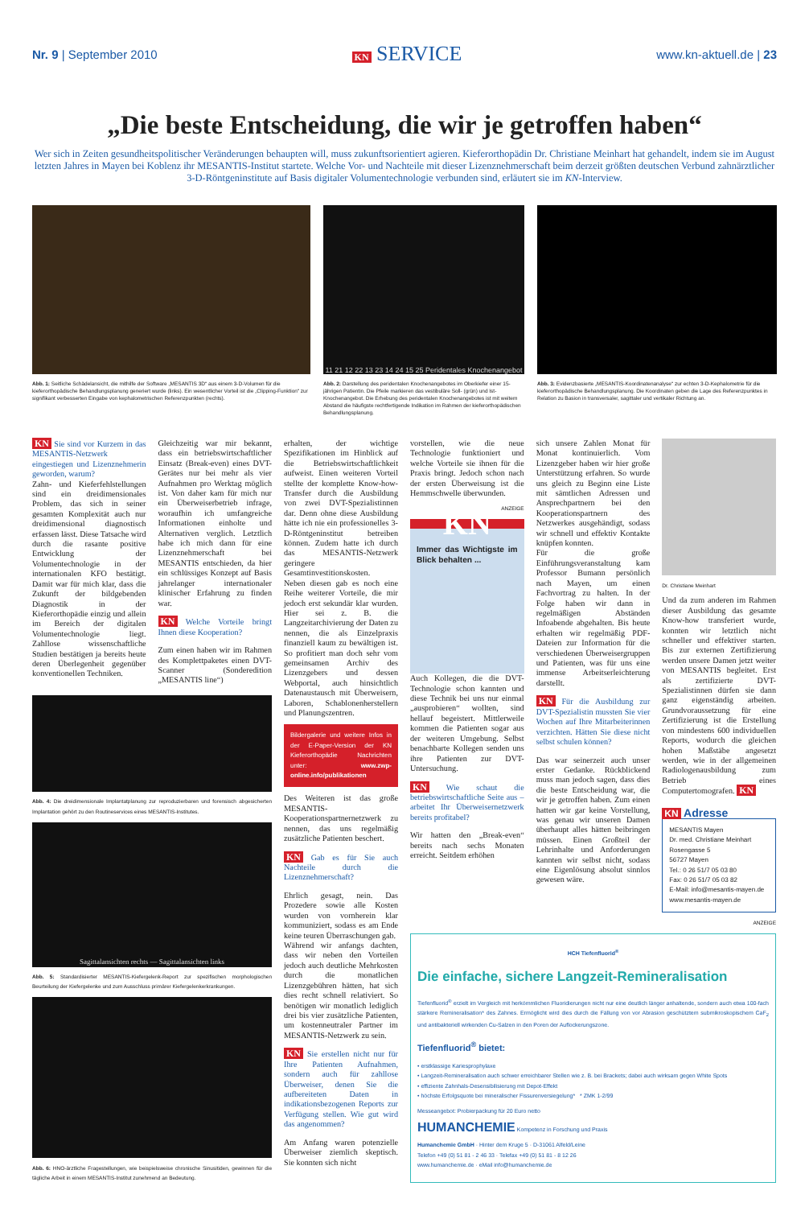Nr. 9 | September 2010
KN SERVICE
www.kn-aktuell.de | 23
„Die beste Entscheidung, die wir je getroffen haben“
Wer sich in Zeiten gesundheitspolitischer Veränderungen behaupten will, muss zukunftsorientiert agieren. Kieferorthopädin Dr. Christiane Meinhart hat gehandelt, indem sie im August letzten Jahres in Mayen bei Koblenz ihr MESANTIS-Institut startete. Welche Vor- und Nachteile mit dieser Lizenznehmerschaft beim derzeit größten deutschen Verbund zahnärztlicher 3-D-Röntgeninstitute auf Basis digitaler Volumentechnologie verbunden sind, erläutert sie im KN-Interview.
Abb. 1: Seitliche Schädelansicht, die mithilfe der Software „MESANTIS 3D“ aus einem 3-D-Volumen für die kieferorthopädische Behandlungsplanung generiert wurde (links). Ein wesentlicher Vorteil ist die „Clipping-Funktion“ zur signifikant verbesserten Eingabe von kephalometrischen Referenzpunkten (rechts).
11 21 12 22 13 23 14 24 15 25 Peridentales Knochenangebot
Abb. 2: Darstellung des peridentalen Knochenangebotes im Oberkiefer einer 15-jährigen Patientin. Die Pfeile markieren das vestibuläre Soll- (grün) und Ist-Knochenangebot. Die Erhebung des peridentalen Knochenangebotes ist mit weitem Abstand die häufigste rechtfertigende Indikation im Rahmen der kieferorthopädischen Behandlungsplanung.
Abb. 3: Evidenzbasierte „MESANTIS-Koordinatenanalyse“ zur echten 3-D-Kephalometrie für die kieferorthopädische Behandlungsplanung. Die Koordinaten geben die Lage des Referenzpunktes in Relation zu Basion in transversaler, sagittaler und vertikaler Richtung an.
KN Sie sind vor Kurzem in das MESANTIS-Netzwerk eingestiegen und Lizenznehmerin geworden, warum?
Zahn- und Kieferfehlstellungen sind ein dreidimensionales Problem, das sich in seiner gesamten Komplexität auch nur dreidimensional diagnostisch erfassen lässt. Diese Tatsache wird durch die rasante positive Entwicklung der Volumentechnologie in der internationalen KFO bestätigt. Damit war für mich klar, dass die Zukunft der bildgebenden Diagnostik in der Kieferorthopädie einzig und allein im Bereich der digitalen Volumentechnologie liegt. Zahllose wissenschaftliche Studien bestätigen ja bereits heute deren Überlegenheit gegenüber konventionellen Techniken.
Gleichzeitig war mir bekannt, dass ein betriebswirtschaftlicher Einsatz (Break-even) eines DVT-Gerätes nur bei mehr als vier Aufnahmen pro Werktag möglich ist. Von daher kam für mich nur ein Überweiserbetrieb infrage, woraufhin ich umfangreiche Informationen einholte und Alternativen verglich. Letztlich habe ich mich dann für eine Lizenznehmerschaft bei MESANTIS entschieden, da hier ein schlüssiges Konzept auf Basis jahrelanger internationaler klinischer Erfahrung zu finden war.
KN Welche Vorteile bringt Ihnen diese Kooperation?
Zum einen haben wir im Rahmen des Komplettpaketes einen DVT-Scanner (Sonderedition „MESANTIS line“)
Abb. 4: Die dreidimensionale Implantatplanung zur reproduzierbaren und forensisch abgesicherten Implantation gehört zu den Routineservices eines MESANTIS-Institutes.
Sagittalansichten rechts — Sagittalansichten links
Abb. 5: Standardisierter MESANTIS-Kiefergelenk-Report zur spezifischen morphologischen Beurteilung der Kiefergelenke und zum Ausschluss primärer Kiefergelenkerkrankungen.
Abb. 6: HNO-ärztliche Fragestellungen, wie beispielsweise chronische Sinusitiden, gewinnen für die tägliche Arbeit in einem MESANTIS-Institut zunehmend an Bedeutung.
erhalten, der wichtige Spezifikationen im Hinblick auf die Betriebswirtschaftlichkeit aufweist. Einen weiteren Vorteil stellte der komplette Know-how-Transfer durch die Ausbildung von zwei DVT-Spezialistinnen dar. Denn ohne diese Ausbildung hätte ich nie ein professionelles 3-D-Röntgeninstitut betreiben können. Zudem hatte ich durch das MESANTIS-Netzwerk geringere Gesamtinvestitionskosten.
Neben diesen gab es noch eine Reihe weiterer Vorteile, die mir jedoch erst sekundär klar wurden. Hier sei z. B. die Langzeitarchivierung der Daten zu nennen, die als Einzelpraxis finanziell kaum zu bewältigen ist. So profitiert man doch sehr vom gemeinsamen Archiv des Lizenzgebers und dessen Webportal, auch hinsichtlich Datenaustausch mit Überweisern, Laboren, Schablonenherstellern und Planungszentren.
Bildergalerie und weitere Infos in der E-Paper-Version der KN Kieferorthopädie Nachrichten unter: www.zwp-online.info/publikationen
Des Weiteren ist das große MESANTIS-Kooperationspartnernetzwerk zu nennen, das uns regelmäßig zusätzliche Patienten beschert.
KN Gab es für Sie auch Nachteile durch die Lizenznehmerschaft?
Ehrlich gesagt, nein. Das Prozedere sowie alle Kosten wurden von vornherein klar kommuniziert, sodass es am Ende keine teuren Überraschungen gab.
Während wir anfangs dachten, dass wir neben den Vorteilen jedoch auch deutliche Mehrkosten durch die monatlichen Lizenzgebühren hätten, hat sich dies recht schnell relativiert. So benötigen wir monatlich lediglich drei bis vier zusätzliche Patienten, um kostenneutraler Partner im MESANTIS-Netzwerk zu sein.
KN Sie erstellen nicht nur für Ihre Patienten Aufnahmen, sondern auch für zahllose Überweiser, denen Sie die aufbereiteten Daten in indikationsbezogenen Reports zur Verfügung stellen. Wie gut wird das angenommen?
Am Anfang waren potenzielle Überweiser ziemlich skeptisch. Sie konnten sich nicht
vorstellen, wie die neue Technologie funktioniert und welche Vorteile sie ihnen für die Praxis bringt. Jedoch schon nach der ersten Überweisung ist die Hemmschwelle überwunden.
ANZEIGE
KN
Immer das Wichtigste im Blick behalten ...
Auch Kollegen, die die DVT-Technologie schon kannten und diese Technik bei uns nur einmal „ausprobieren“ wollten, sind hellauf begeistert. Mittlerweile kommen die Patienten sogar aus der weiteren Umgebung. Selbst benachbarte Kollegen senden uns ihre Patienten zur DVT-Untersuchung.
KN Wie schaut die betriebswirtschaftliche Seite aus – arbeitet Ihr Überweisernetzwerk bereits profitabel?
Wir hatten den „Break-even“ bereits nach sechs Monaten erreicht. Seitdem erhöhen
sich unsere Zahlen Monat für Monat kontinuierlich. Vom Lizenzgeber haben wir hier große Unterstützung erfahren. So wurde uns gleich zu Beginn eine Liste mit sämtlichen Adressen und Ansprechpartnern bei den Kooperationspartnern des Netzwerkes ausgehändigt, sodass wir schnell und effektiv Kontakte knüpfen konnten.
Für die große Einführungsveranstaltung kam Professor Bumann persönlich nach Mayen, um einen Fachvortrag zu halten. In der Folge haben wir dann in regelmäßigen Abständen Infoabende abgehalten. Bis heute erhalten wir regelmäßig PDF-Dateien zur Information für die verschiedenen Überweisergruppen und Patienten, was für uns eine immense Arbeitserleichterung darstellt.
KN Für die Ausbildung zur DVT-Spezialistin mussten Sie vier Wochen auf Ihre Mitarbeiterinnen verzichten. Hätten Sie diese nicht selbst schulen können?
Das war seinerzeit auch unser erster Gedanke. Rückblickend muss man jedoch sagen, dass dies die beste Entscheidung war, die wir je getroffen haben. Zum einen hatten wir gar keine Vorstellung, was genau wir unseren Damen überhaupt alles hätten beibringen müssen. Einen Großteil der Lehrinhalte und Anforderungen kannten wir selbst nicht, sodass eine Eigenlösung absolut sinnlos gewesen wäre.
Dr. Christiane Meinhart
Und da zum anderen im Rahmen dieser Ausbildung das gesamte Know-how transferiert wurde, konnten wir letztlich nicht schneller und effektiver starten. Bis zur externen Zertifizierung werden unsere Damen jetzt weiter von MESANTIS begleitet. Erst als zertifizierte DVT-Spezialistinnen dürfen sie dann ganz eigenständig arbeiten. Grundvoraussetzung für eine Zertifizierung ist die Erstellung von mindestens 600 individuellen Reports, wodurch die gleichen hohen Maßstäbe angesetzt werden, wie in der allgemeinen Radiologenausbildung zum Betrieb eines Computertomografen. KN
KN Adresse
MESANTIS Mayen
Dr. med. Christiane Meinhart
Rosengasse 5
56727 Mayen
Tel.: 0 26 51/7 05 03 80
Fax: 0 26 51/7 05 03 82
E-Mail: info@mesantis-mayen.de
www.mesantis-mayen.de
ANZEIGE
HCH Tiefenfluorid<sup>®</sup>
Die einfache, sichere Langzeit-Remineralisation
Tiefenfluorid<sup>®</sup> erzielt im Vergleich mit herkömmlichen Fluoridierungen nicht nur eine deutlich länger anhaltende, sondern auch etwa 100-fach stärkere Remineralisation* des Zahnes. Ermöglicht wird dies durch die Fällung von vor Abrasion geschütztem submikroskopischem CaF<sub>2</sub> und antibakteriell wirkenden Cu-Salzen in den Poren der Auflockerungszone.
Tiefenfluorid<sup>®</sup> bietet:
• erstklassige Kariesprophylaxe
• Langzeit-Remineralisation auch schwer erreichbarer Stellen wie z. B. bei Brackets; dabei auch wirksam gegen White Spots
• effiziente Zahnhals-Desensibilisierung mit Depot-Effekt
• höchste Erfolgsquote bei mineralischer Fissurenversiegelung* * ZMK 1-2/99
Messeangebot: Probierpackung für 20 Euro netto
HUMANCHEMIE Kompetenz in Forschung und Praxis
Humanchemie GmbH · Hinter dem Kruge 5 · D-31061 Alfeld/Leine
Telefon +49 (0) 51 81 - 2 46 33 · Telefax +49 (0) 51 81 - 8 12 26
www.humanchemie.de · eMail info@humanchemie.de